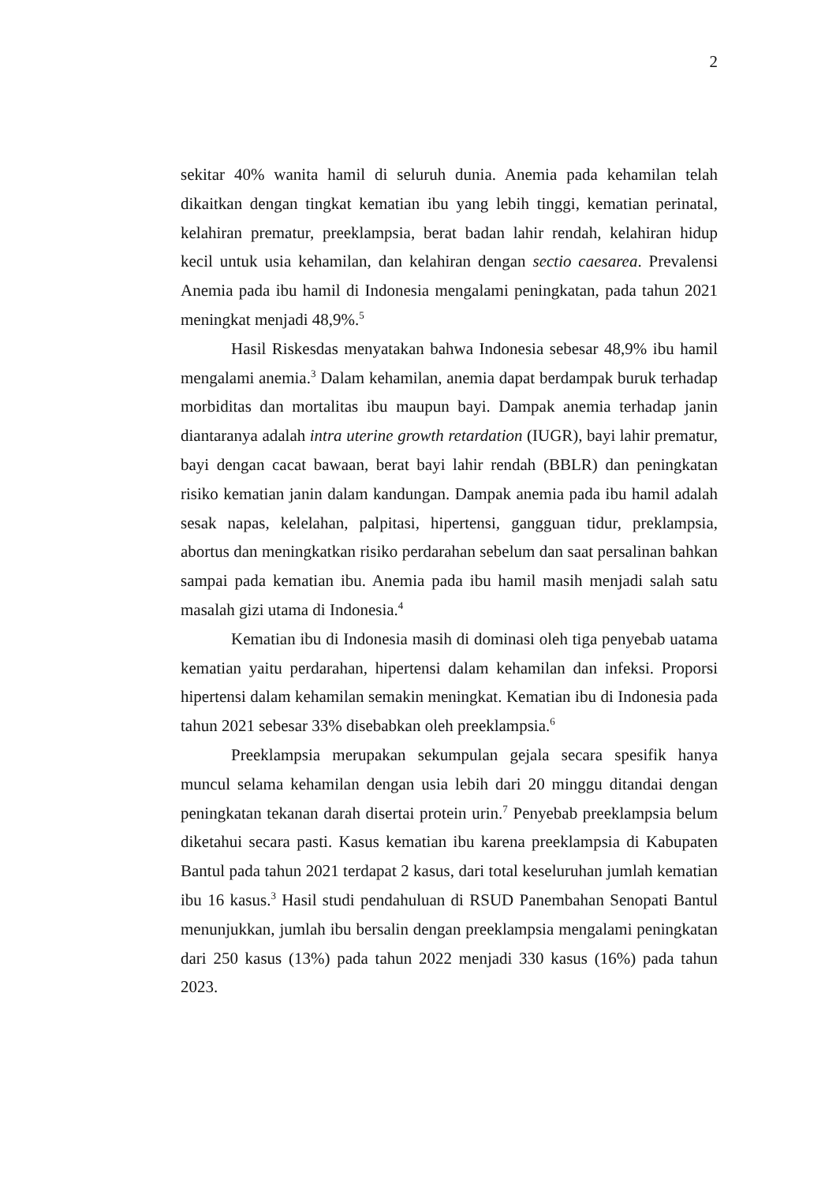2
sekitar 40% wanita hamil di seluruh dunia. Anemia pada kehamilan telah dikaitkan dengan tingkat kematian ibu yang lebih tinggi, kematian perinatal, kelahiran prematur, preeklampsia, berat badan lahir rendah, kelahiran hidup kecil untuk usia kehamilan, dan kelahiran dengan sectio caesarea. Prevalensi Anemia pada ibu hamil di Indonesia mengalami peningkatan, pada tahun 2021 meningkat menjadi 48,9%.<sup>5</sup>
Hasil Riskesdas menyatakan bahwa Indonesia sebesar 48,9% ibu hamil mengalami anemia.<sup>3</sup> Dalam kehamilan, anemia dapat berdampak buruk terhadap morbiditas dan mortalitas ibu maupun bayi. Dampak anemia terhadap janin diantaranya adalah intra uterine growth retardation (IUGR), bayi lahir prematur, bayi dengan cacat bawaan, berat bayi lahir rendah (BBLR) dan peningkatan risiko kematian janin dalam kandungan. Dampak anemia pada ibu hamil adalah sesak napas, kelelahan, palpitasi, hipertensi, gangguan tidur, preklampsia, abortus dan meningkatkan risiko perdarahan sebelum dan saat persalinan bahkan sampai pada kematian ibu. Anemia pada ibu hamil masih menjadi salah satu masalah gizi utama di Indonesia.<sup>4</sup>
Kematian ibu di Indonesia masih di dominasi oleh tiga penyebab uatama kematian yaitu perdarahan, hipertensi dalam kehamilan dan infeksi. Proporsi hipertensi dalam kehamilan semakin meningkat. Kematian ibu di Indonesia pada tahun 2021 sebesar 33% disebabkan oleh preeklampsia.<sup>6</sup>
Preeklampsia merupakan sekumpulan gejala secara spesifik hanya muncul selama kehamilan dengan usia lebih dari 20 minggu ditandai dengan peningkatan tekanan darah disertai protein urin.<sup>7</sup> Penyebab preeklampsia belum diketahui secara pasti. Kasus kematian ibu karena preeklampsia di Kabupaten Bantul pada tahun 2021 terdapat 2 kasus, dari total keseluruhan jumlah kematian ibu 16 kasus.<sup>3</sup> Hasil studi pendahuluan di RSUD Panembahan Senopati Bantul menunjukkan, jumlah ibu bersalin dengan preeklampsia mengalami peningkatan dari 250 kasus (13%) pada tahun 2022 menjadi 330 kasus (16%) pada tahun 2023.